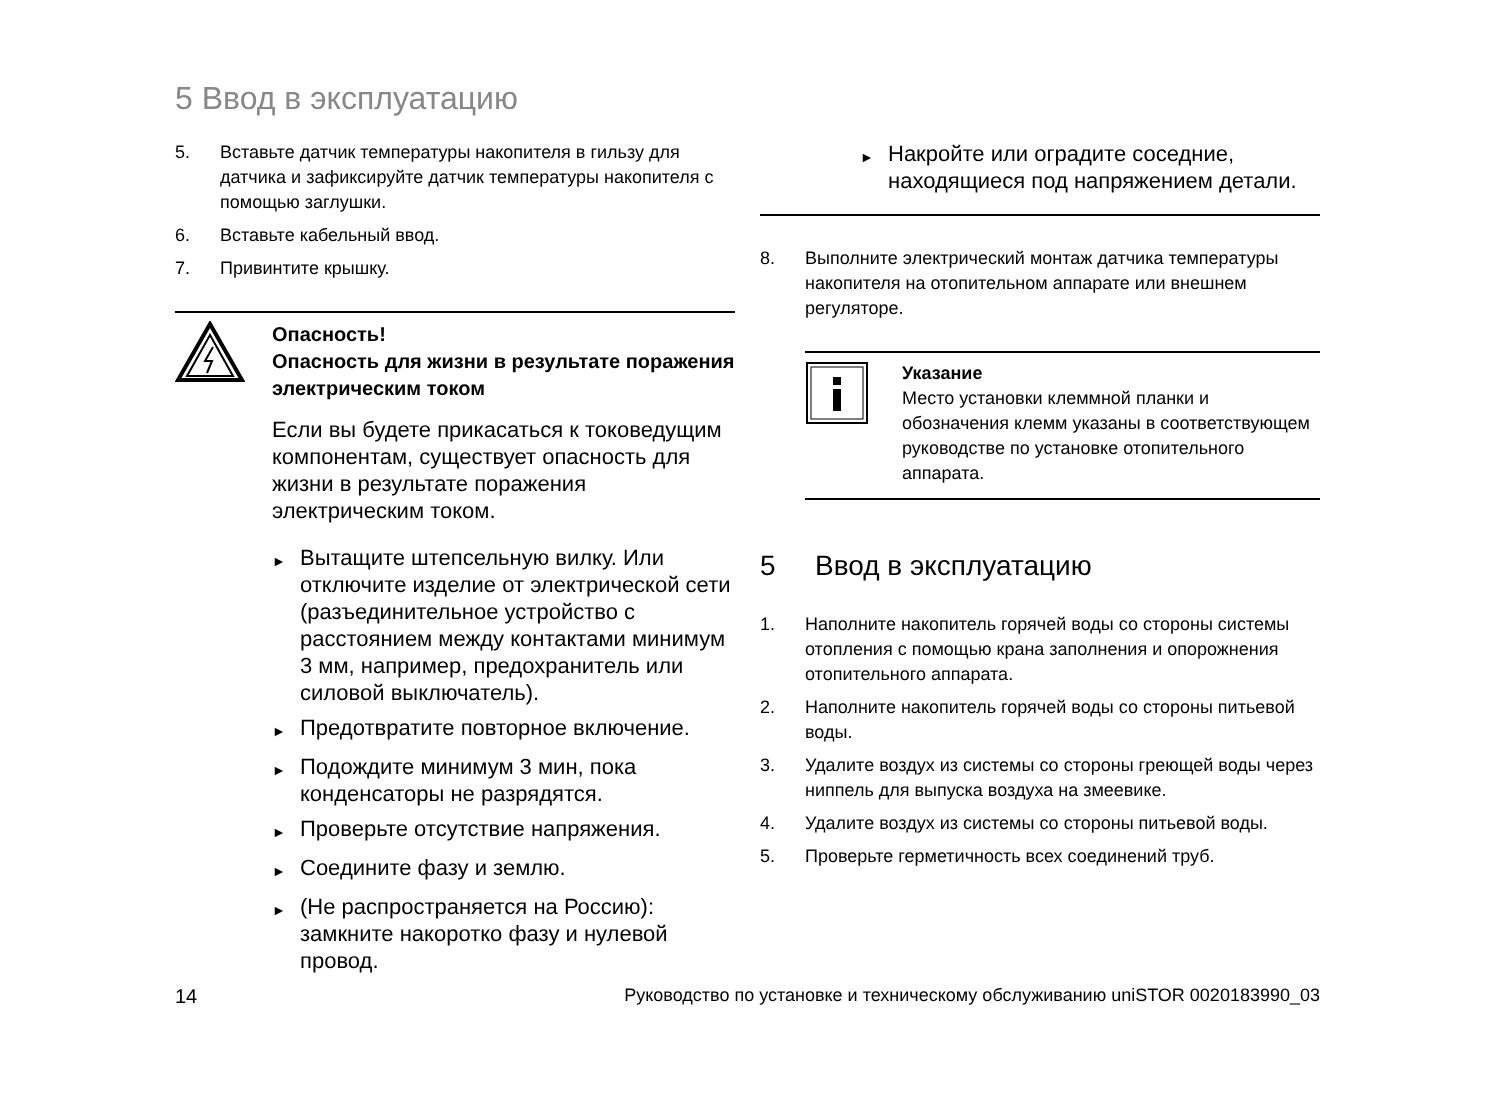5 Ввод в эксплуатацию
5. Вставьте датчик температуры накопителя в гильзу для датчика и зафиксируйте датчик температуры накопителя с помощью заглушки.
6. Вставьте кабельный ввод.
7. Привинтите крышку.
Опасность!
Опасность для жизни в результате поражения электрическим током
Если вы будете прикасаться к токоведущим компонентам, существует опасность для жизни в результате поражения электрическим током.
► Вытащите штепсельную вилку. Или отключите изделие от электрической сети (разъединительное устройство с расстоянием между контактами минимум 3 мм, например, предохранитель или силовой выключатель).
► Предотвратите повторное включение.
► Подождите минимум 3 мин, пока конденсаторы не разрядятся.
► Проверьте отсутствие напряжения.
► Соедините фазу и землю.
► (Не распространяется на Россию): замкните накоротко фазу и нулевой провод.
► Накройте или оградите соседние, находящиеся под напряжением детали.
8. Выполните электрический монтаж датчика температуры накопителя на отопительном аппарате или внешнем регуляторе.
Указание
Место установки клеммной планки и обозначения клемм указаны в соответствующем руководстве по установке отопительного аппарата.
5 Ввод в эксплуатацию
1. Наполните накопитель горячей воды со стороны системы отопления с помощью крана заполнения и опорожнения отопительного аппарата.
2. Наполните накопитель горячей воды со стороны питьевой воды.
3. Удалите воздух из системы со стороны греющей воды через ниппель для выпуска воздуха на змеевике.
4. Удалите воздух из системы со стороны питьевой воды.
5. Проверьте герметичность всех соединений труб.
14 Руководство по установке и техническому обслуживанию uniSTOR 0020183990_03